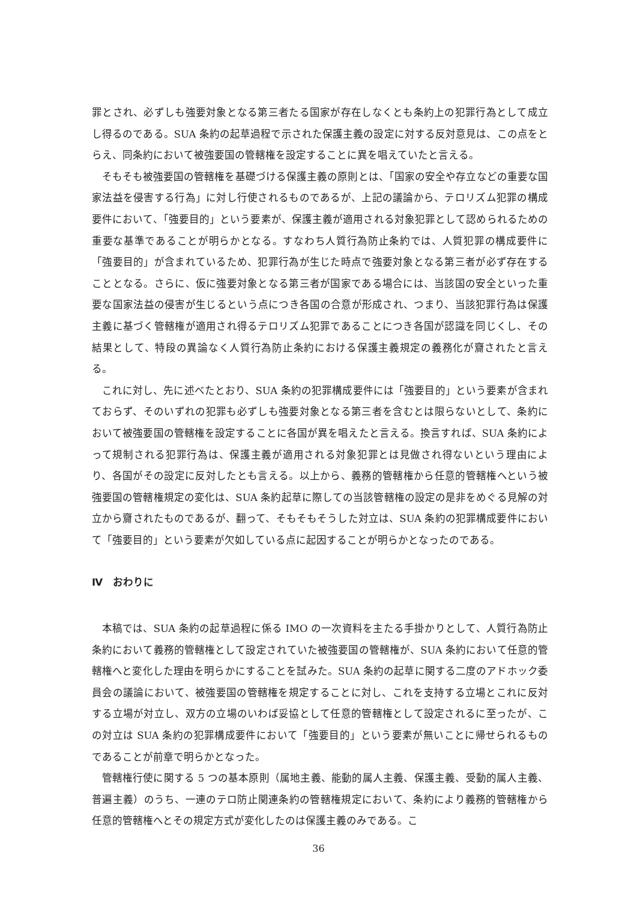罪とされ、必ずしも強要対象となる第三者たる国家が存在しなくとも条約上の犯罪行為として成立し得るのである。SUA 条約の起草過程で示された保護主義の設定に対する反対意見は、この点をとらえ、同条約において被強要国の管轄権を設定することに異を唱えていたと言える。
そもそも被強要国の管轄権を基礎づける保護主義の原則とは、「国家の安全や存立などの重要な国家法益を侵害する行為」に対し行使されるものであるが、上記の議論から、テロリズム犯罪の構成要件において、「強要目的」という要素が、保護主義が適用される対象犯罪として認められるための重要な基準であることが明らかとなる。すなわち人質行為防止条約では、人質犯罪の構成要件に「強要目的」が含まれているため、犯罪行為が生じた時点で強要対象となる第三者が必ず存在することとなる。さらに、仮に強要対象となる第三者が国家である場合には、当該国の安全といった重要な国家法益の侵害が生じるという点につき各国の合意が形成され、つまり、当該犯罪行為は保護主義に基づく管轄権が適用され得るテロリズム犯罪であることにつき各国が認識を同じくし、その結果として、特段の異論なく人質行為防止条約における保護主義規定の義務化が齎されたと言える。
これに対し、先に述べたとおり、SUA 条約の犯罪構成要件には「強要目的」という要素が含まれておらず、そのいずれの犯罪も必ずしも強要対象となる第三者を含むとは限らないとして、条約において被強要国の管轄権を設定することに各国が異を唱えたと言える。換言すれば、SUA 条約によって規制される犯罪行為は、保護主義が適用される対象犯罪とは見做され得ないという理由により、各国がその設定に反対したとも言える。以上から、義務的管轄権から任意的管轄権へという被強要国の管轄権規定の変化は、SUA 条約起草に際しての当該管轄権の設定の是非をめぐる見解の対立から齎されたものであるが、翻って、そもそもそうした対立は、SUA 条約の犯罪構成要件において「強要目的」という要素が欠如している点に起因することが明らかとなったのである。
Ⅳ　おわりに
本稿では、SUA 条約の起草過程に係る IMO の一次資料を主たる手掛かりとして、人質行為防止条約において義務的管轄権として設定されていた被強要国の管轄権が、SUA 条約において任意的管轄権へと変化した理由を明らかにすることを試みた。SUA 条約の起草に関する二度のアドホック委員会の議論において、被強要国の管轄権を規定することに対し、これを支持する立場とこれに反対する立場が対立し、双方の立場のいわば妥協として任意的管轄権として設定されるに至ったが、この対立は SUA 条約の犯罪構成要件において「強要目的」という要素が無いことに帰せられるものであることが前章で明らかとなった。
管轄権行使に関する 5 つの基本原則（属地主義、能動的属人主義、保護主義、受動的属人主義、普遍主義）のうち、一連のテロ防止関連条約の管轄権規定において、条約により義務的管轄権から任意的管轄権へとその規定方式が変化したのは保護主義のみである。こ
36